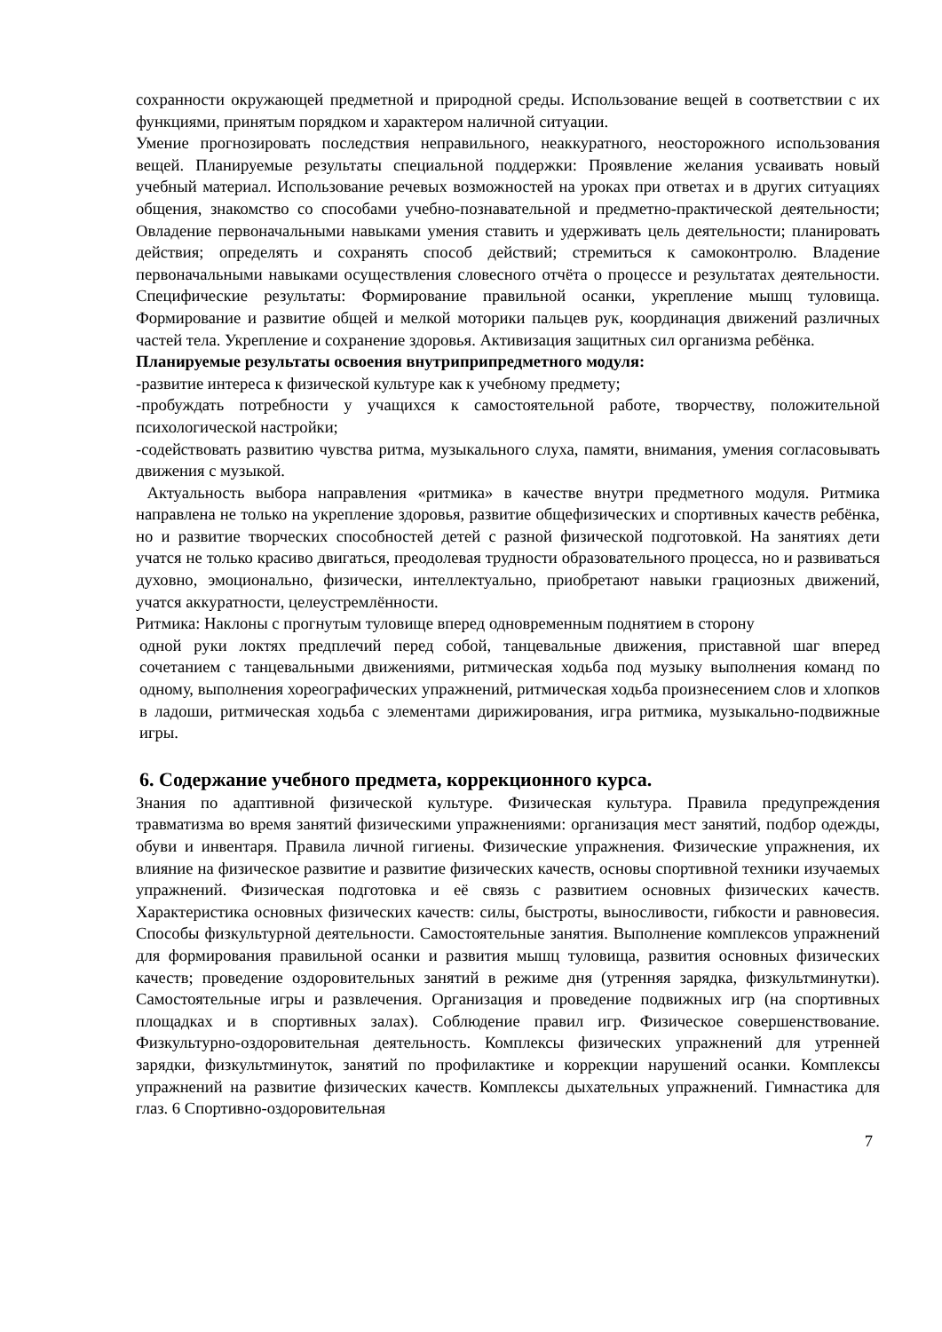сохранности окружающей предметной и природной среды. Использование вещей в соответствии с их функциями, принятым порядком и характером наличной ситуации.
Умение прогнозировать последствия неправильного, неаккуратного, неосторожного использования вещей. Планируемые результаты специальной поддержки: Проявление желания усваивать новый учебный материал. Использование речевых возможностей на уроках при ответах и в других ситуациях общения, знакомство со способами учебно-познавательной и предметно-практической деятельности; Овладение первоначальными навыками умения ставить и удерживать цель деятельности; планировать действия; определять и сохранять способ действий; стремиться к самоконтролю. Владение первоначальными навыками осуществления словесного отчёта о процессе и результатах деятельности. Специфические результаты: Формирование правильной осанки, укрепление мышц туловища. Формирование и развитие общей и мелкой моторики пальцев рук, координация движений различных частей тела. Укрепление и сохранение здоровья. Активизация защитных сил организма ребёнка.
Планируемые результаты освоения внутриприпредметного модуля:
-развитие интереса к физической культуре как к учебному предмету;
-пробуждать потребности у учащихся к самостоятельной работе, творчеству, положительной психологической настройки;
-содействовать развитию чувства ритма, музыкального слуха, памяти, внимания, умения согласовывать движения с музыкой.
Актуальность выбора направления «ритмика» в качестве внутри предметного модуля. Ритмика направлена не только на укрепление здоровья, развитие общефизических и спортивных качеств ребёнка, но и развитие творческих способностей детей с разной физической подготовкой. На занятиях дети учатся не только красиво двигаться, преодолевая трудности образовательного процесса, но и развиваться духовно, эмоционально, физически, интеллектуально, приобретают навыки грациозных движений, учатся аккуратности, целеустремлённости.
Ритмика: Наклоны с прогнутым туловище вперед одновременным поднятием в сторону
одной руки локтях предплечий перед собой, танцевальные движения, приставной шаг вперед сочетанием с танцевальными движениями, ритмическая ходьба под музыку выполнения команд по одному, выполнения хореографических упражнений, ритмическая ходьба произнесением слов и хлопков в ладоши, ритмическая ходьба с элементами дирижирования, игра ритмика, музыкально-подвижные игры.
6. Содержание учебного предмета, коррекционного курса.
Знания по адаптивной физической культуре. Физическая культура. Правила предупреждения травматизма во время занятий физическими упражнениями: организация мест занятий, подбор одежды, обуви и инвентаря. Правила личной гигиены. Физические упражнения. Физические упражнения, их влияние на физическое развитие и развитие физических качеств, основы спортивной техники изучаемых упражнений. Физическая подготовка и её связь с развитием основных физических качеств. Характеристика основных физических качеств: силы, быстроты, выносливости, гибкости и равновесия. Способы физкультурной деятельности. Самостоятельные занятия. Выполнение комплексов упражнений для формирования правильной осанки и развития мышц туловища, развития основных физических качеств; проведение оздоровительных занятий в режиме дня (утренняя зарядка, физкультминутки). Самостоятельные игры и развлечения. Организация и проведение подвижных игр (на спортивных площадках и в спортивных залах). Соблюдение правил игр. Физическое совершенствование. Физкультурно-оздоровительная деятельность. Комплексы физических упражнений для утренней зарядки, физкультминуток, занятий по профилактике и коррекции нарушений осанки. Комплексы упражнений на развитие физических качеств. Комплексы дыхательных упражнений. Гимнастика для глаз. 6 Спортивно-оздоровительная
7